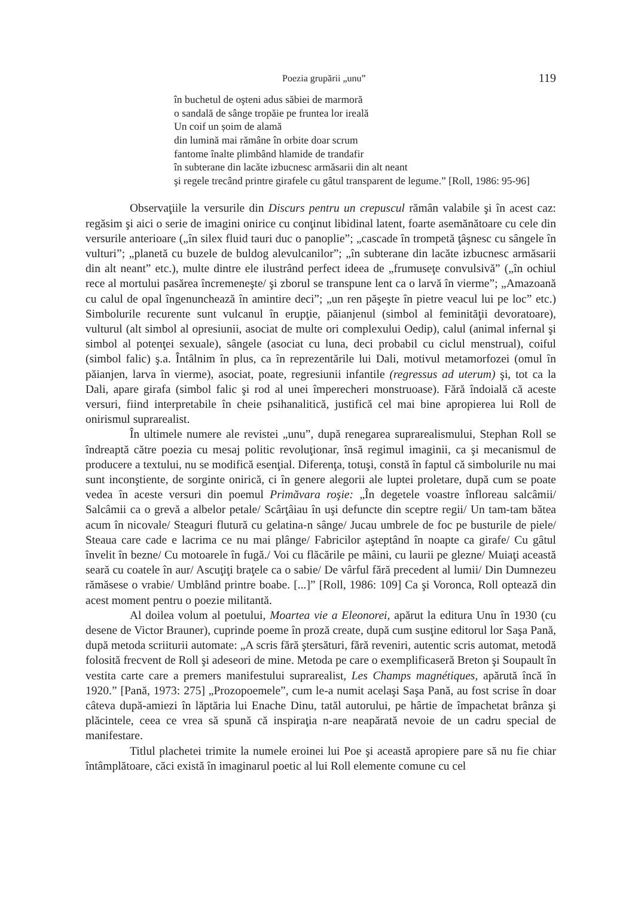Poezia grupării „unu” 119
în buchetul de oşteni adus săbiei de marmoră
o sandală de sânge tropăie pe fruntea lor ireală
Un coif un șoim de alamă
din lumină mai rămâne în orbite doar scrum
fantome înalte plimbând hlamide de trandafir
în subterane din lacăte izbucnesc armăsarii din alt neant
şi regele trecând printre girafele cu gâtul transparent de legume.” [Roll, 1986: 95-96]
Observaţiile la versurile din Discurs pentru un crepuscul rămân valabile şi în acest caz: regăsim şi aici o serie de imagini onirice cu conţinut libidinal latent, foarte asemănătoare cu cele din versurile anterioare („în silex fluid tauri duc o panoplie”; „cascade în trompetă ţâşnesc cu sângele în vulturi”; „planetă cu buzele de buldog alevulcanilor”; „în subterane din lacăte izbucnesc armăsarii din alt neant” etc.), multe dintre ele ilustrând perfect ideea de „frumuseţe convulsivă” („în ochiul rece al mortului pasărea încremeneşte/ şi zborul se transpune lent ca o larvă în vierme”; „Amazoană cu calul de opal îngenunchează în amintire deci”; „un ren păşeşte în pietre veacul lui pe loc” etc.) Simbolurile recurente sunt vulcanul în erupţie, păianjenul (simbol al feminităţii devoratoare), vulturul (alt simbol al opresiunii, asociat de multe ori complexului Oedip), calul (animal infernal şi simbol al potenţei sexuale), sângele (asociat cu luna, deci probabil cu ciclul menstrual), coiful (simbol falic) ş.a. Întâlnim în plus, ca în reprezentările lui Dali, motivul metamorfozei (omul în păianjen, larva în vierme), asociat, poate, regresiunii infantile (regressus ad uterum) şi, tot ca la Dali, apare girafa (simbol falic şi rod al unei împerecheri monstruoase). Fără îndoială că aceste versuri, fiind interpretabile în cheie psihanalitică, justifică cel mai bine apropierea lui Roll de onirismul suprarealist.
În ultimele numere ale revistei „unu”, după renegarea suprarealismului, Stephan Roll se îndreaptă către poezia cu mesaj politic revoluţionar, însă regimul imaginii, ca şi mecanismul de producere a textului, nu se modifică esenţial. Diferenţa, totuşi, constă în faptul că simbolurile nu mai sunt inconştiente, de sorginte onirică, ci în genere alegorii ale luptei proletare, după cum se poate vedea în aceste versuri din poemul Primăvara roşie: „În degetele voastre înfloreau salcâmii/ Salcâmii ca o grevă a albelor petale/ Scârţâiau în uşi defuncte din sceptre regii/ Un tam-tam bătea acum în nicovale/ Steaguri flutură cu gelatina-n sânge/ Jucau umbrele de foc pe busturile de piele/ Steaua care cade e lacrima ce nu mai plânge/ Fabricilor aşteptând în noapte ca girafe/ Cu gâtul învelit în bezne/ Cu motoarele în fugă./ Voi cu flăcările pe mâini, cu laurii pe glezne/ Muiaţi această seară cu coatele în aur/ Ascuţiţi braţele ca o sabie/ De vârful fără precedent al lumii/ Din Dumnezeu rămăsese o vrabie/ Umblând printre boabe. [...]” [Roll, 1986: 109] Ca şi Voronca, Roll optează din acest moment pentru o poezie militantă.
Al doilea volum al poetului, Moartea vie a Eleonorei, apărut la editura Unu în 1930 (cu desene de Victor Brauner), cuprinde poeme în proză create, după cum susţine editorul lor Saşa Pană, după metoda scriiturii automate: „A scris fără ştersături, fără reveniri, autentic scris automat, metodă folosită frecvent de Roll şi adeseori de mine. Metoda pe care o exemplificaseră Breton şi Soupault în vestita carte care a premers manifestului suprarealist, Les Champs magnétiques, apărută încă în 1920.” [Pană, 1973: 275] „Prozopoemele”, cum le-a numit acelaşi Saşa Pană, au fost scrise în doar câteva după-amiezi în lăptăria lui Enache Dinu, tatăl autorului, pe hârtie de împachetat brânza şi plăcintele, ceea ce vrea să spună că inspiraţia n-are neapărată nevoie de un cadru special de manifestare.
Titlul plachetei trimite la numele eroinei lui Poe şi această apropiere pare să nu fie chiar întâmplătoare, căci există în imaginarul poetic al lui Roll elemente comune cu cel